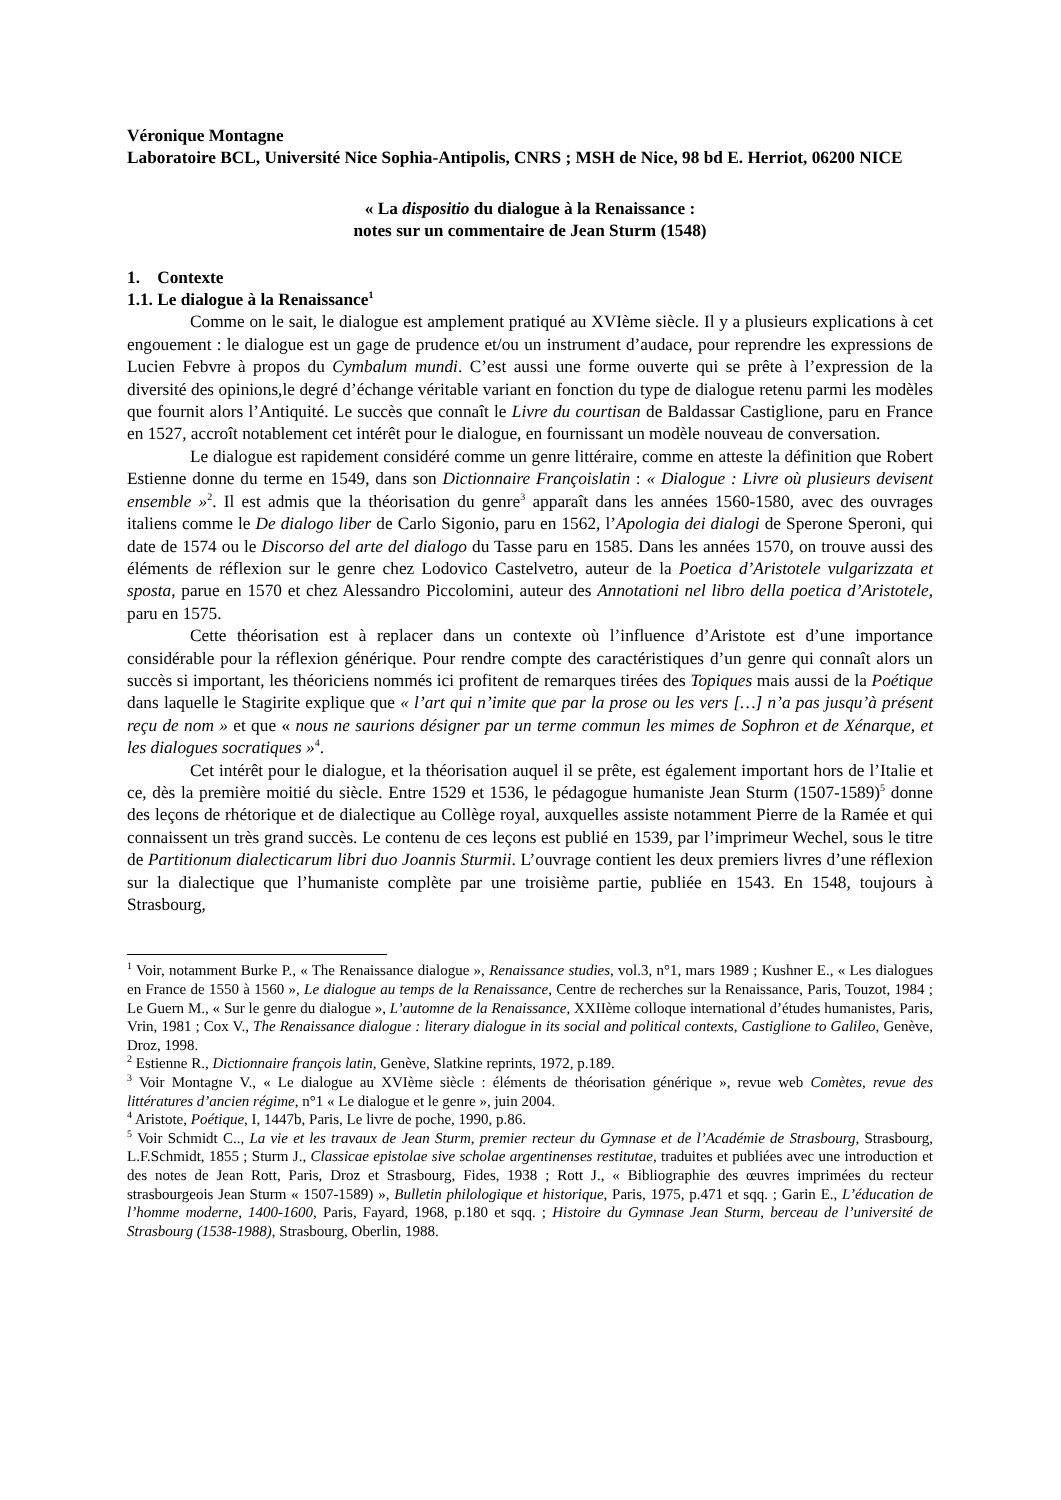Véronique Montagne
Laboratoire BCL, Université Nice Sophia-Antipolis, CNRS ; MSH de Nice, 98 bd E. Herriot, 06200 NICE
« La dispositio du dialogue à la Renaissance :
notes sur un commentaire de Jean Sturm (1548)
1. Contexte
1.1. Le dialogue à la Renaissance<sup>1</sup>
Comme on le sait, le dialogue est amplement pratiqué au XVIème siècle. Il y a plusieurs explications à cet engouement : le dialogue est un gage de prudence et/ou un instrument d’audace, pour reprendre les expressions de Lucien Febvre à propos du Cymbalum mundi. C’est aussi une forme ouverte qui se prête à l’expression de la diversité des opinions,le degré d’échange véritable variant en fonction du type de dialogue retenu parmi les modèles que fournit alors l’Antiquité. Le succès que connaît le Livre du courtisan de Baldassar Castiglione, paru en France en 1527, accroît notablement cet intérêt pour le dialogue, en fournissant un modèle nouveau de conversation.
Le dialogue est rapidement considéré comme un genre littéraire, comme en atteste la définition que Robert Estienne donne du terme en 1549, dans son Dictionnaire Françoislatin : « Dialogue : Livre où plusieurs devisent ensemble »<sup>2</sup>. Il est admis que la théorisation du genre<sup>3</sup> apparaît dans les années 1560-1580, avec des ouvrages italiens comme le De dialogo liber de Carlo Sigonio, paru en 1562, l’Apologia dei dialogi de Sperone Speroni, qui date de 1574 ou le Discorso del arte del dialogo du Tasse paru en 1585. Dans les années 1570, on trouve aussi des éléments de réflexion sur le genre chez Lodovico Castelvetro, auteur de la Poetica d’Aristotele vulgarizzata et sposta, parue en 1570 et chez Alessandro Piccolomini, auteur des Annotationi nel libro della poetica d’Aristotele, paru en 1575.
Cette théorisation est à replacer dans un contexte où l’influence d’Aristote est d’une importance considérable pour la réflexion générique. Pour rendre compte des caractéristiques d’un genre qui connaît alors un succès si important, les théoriciens nommés ici profitent de remarques tirées des Topiques mais aussi de la Poétique dans laquelle le Stagirite explique que « l’art qui n’imite que par la prose ou les vers […] n’a pas jusqu’à présent reçu de nom » et que « nous ne saurions désigner par un terme commun les mimes de Sophron et de Xénarque, et les dialogues socratiques »<sup>4</sup>.
Cet intérêt pour le dialogue, et la théorisation auquel il se prête, est également important hors de l’Italie et ce, dès la première moitié du siècle. Entre 1529 et 1536, le pédagogue humaniste Jean Sturm (1507-1589)<sup>5</sup> donne des leçons de rhétorique et de dialectique au Collège royal, auxquelles assiste notamment Pierre de la Ramée et qui connaissent un très grand succès. Le contenu de ces leçons est publié en 1539, par l’imprimeur Wechel, sous le titre de Partitionum dialecticarum libri duo Joannis Sturmii. L’ouvrage contient les deux premiers livres d’une réflexion sur la dialectique que l’humaniste complète par une troisième partie, publiée en 1543. En 1548, toujours à Strasbourg,
<sup>1</sup> Voir, notamment Burke P., « The Renaissance dialogue », Renaissance studies, vol.3, n°1, mars 1989 ; Kushner E., « Les dialogues en France de 1550 à 1560 », Le dialogue au temps de la Renaissance, Centre de recherches sur la Renaissance, Paris, Touzot, 1984 ; Le Guern M., « Sur le genre du dialogue », L’automne de la Renaissance, XXIIème colloque international d’études humanistes, Paris, Vrin, 1981 ; Cox V., The Renaissance dialogue : literary dialogue in its social and political contexts, Castiglione to Galileo, Genève, Droz, 1998.
<sup>2</sup> Estienne R., Dictionnaire françois latin, Genève, Slatkine reprints, 1972, p.189.
<sup>3</sup> Voir Montagne V., « Le dialogue au XVIème siècle : éléments de théorisation générique », revue web Comètes, revue des littératures d’ancien régime, n°1 « Le dialogue et le genre », juin 2004.
<sup>4</sup> Aristote, Poétique, I, 1447b, Paris, Le livre de poche, 1990, p.86.
<sup>5</sup> Voir Schmidt C.., La vie et les travaux de Jean Sturm, premier recteur du Gymnase et de l’Académie de Strasbourg, Strasbourg, L.F.Schmidt, 1855 ; Sturm J., Classicae epistolae sive scholae argentinenses restitutae, traduites et publiées avec une introduction et des notes de Jean Rott, Paris, Droz et Strasbourg, Fides, 1938 ; Rott J., « Bibliographie des œuvres imprimées du recteur strasbourgeois Jean Sturm « 1507-1589) », Bulletin philologique et historique, Paris, 1975, p.471 et sqq. ; Garin E., L’éducation de l’homme moderne, 1400-1600, Paris, Fayard, 1968, p.180 et sqq. ; Histoire du Gymnase Jean Sturm, berceau de l’université de Strasbourg (1538-1988), Strasbourg, Oberlin, 1988.